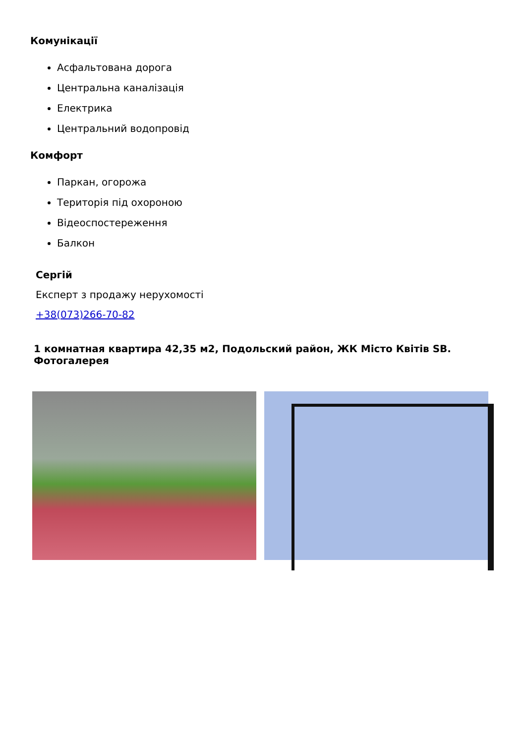Комунікації
Асфальтована дорога
Центральна каналізація
Електрика
Центральний водопровід
Комфорт
Паркан, огорожа
Територія під охороною
Відеоспостереження
Балкон
Сергій
Експерт з продажу нерухомості
+38(073)266-70-82
1 комнатная квартира 42,35 м2, Подольский район, ЖК Місто Квітів SB. Фотогалерея